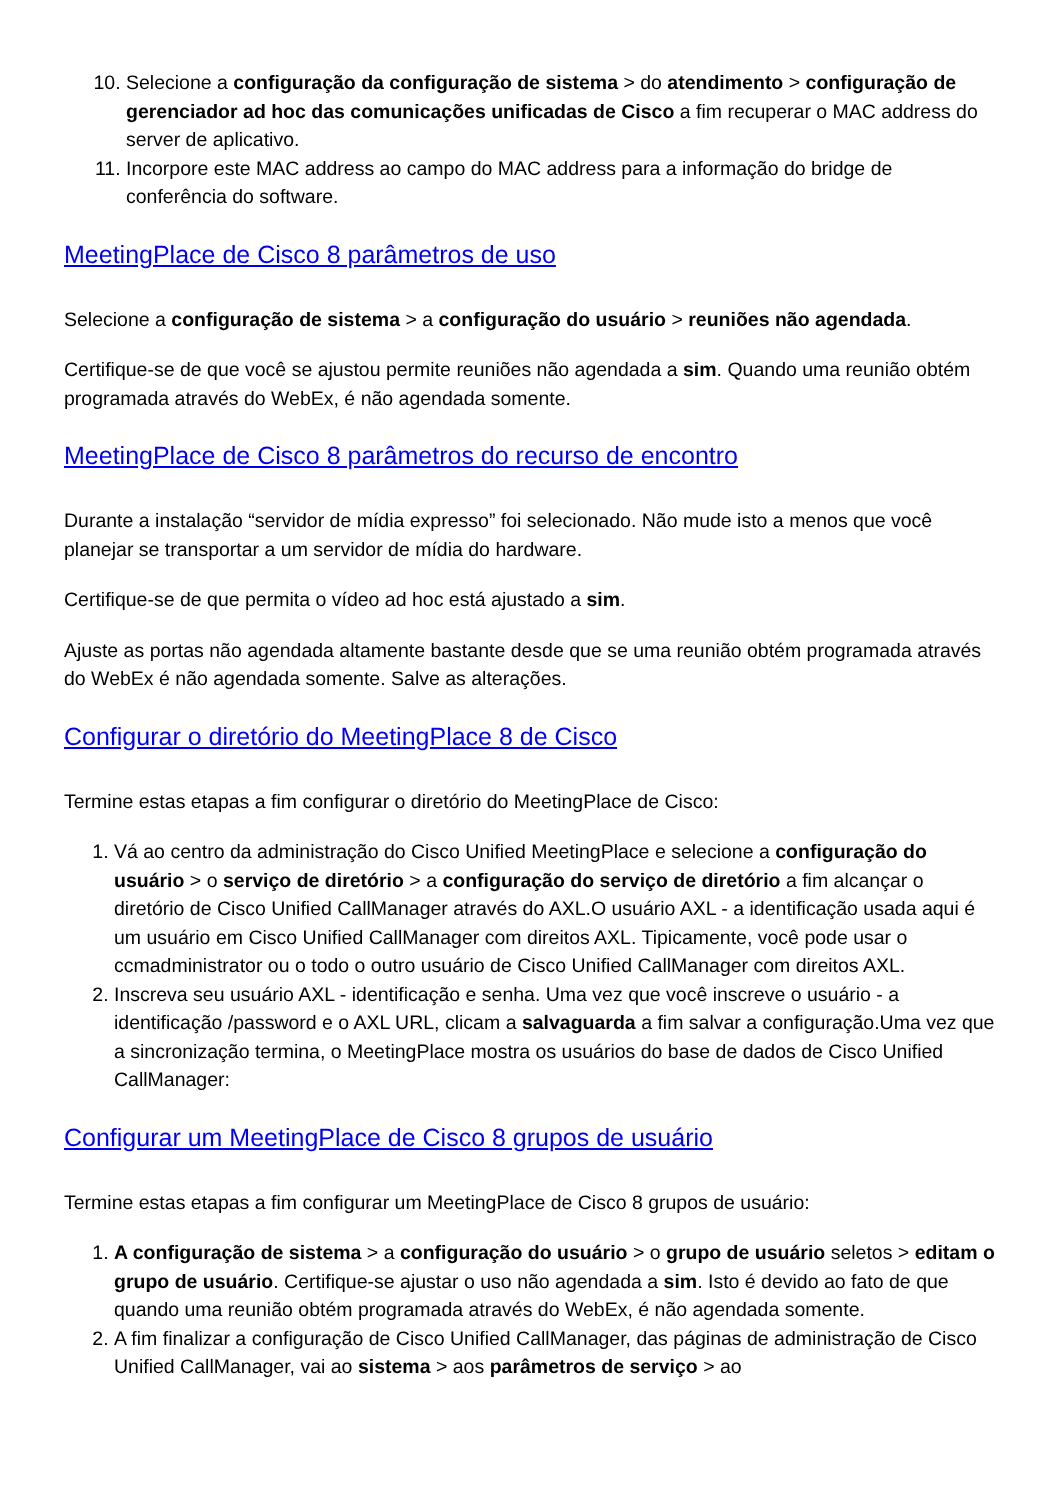10. Selecione a configuração da configuração de sistema > do atendimento > configuração de gerenciador ad hoc das comunicações unificadas de Cisco a fim recuperar o MAC address do server de aplicativo.
11. Incorpore este MAC address ao campo do MAC address para a informação do bridge de conferência do software.
MeetingPlace de Cisco 8 parâmetros de uso
Selecione a configuração de sistema > a configuração do usuário > reuniões não agendada.
Certifique-se de que você se ajustou permite reuniões não agendada a sim. Quando uma reunião obtém programada através do WebEx, é não agendada somente.
MeetingPlace de Cisco 8 parâmetros do recurso de encontro
Durante a instalação “servidor de mídia expresso” foi selecionado. Não mude isto a menos que você planejar se transportar a um servidor de mídia do hardware.
Certifique-se de que permita o vídeo ad hoc está ajustado a sim.
Ajuste as portas não agendada altamente bastante desde que se uma reunião obtém programada através do WebEx é não agendada somente. Salve as alterações.
Configurar o diretório do MeetingPlace 8 de Cisco
Termine estas etapas a fim configurar o diretório do MeetingPlace de Cisco:
1. Vá ao centro da administração do Cisco Unified MeetingPlace e selecione a configuração do usuário > o serviço de diretório > a configuração do serviço de diretório a fim alcançar o diretório de Cisco Unified CallManager através do AXL.O usuário AXL - a identificação usada aqui é um usuário em Cisco Unified CallManager com direitos AXL. Tipicamente, você pode usar o ccmadministrator ou o todo o outro usuário de Cisco Unified CallManager com direitos AXL.
2. Inscreva seu usuário AXL - identificação e senha. Uma vez que você inscreve o usuário - a identificação /password e o AXL URL, clicam a salvaguarda a fim salvar a configuração.Uma vez que a sincronização termina, o MeetingPlace mostra os usuários do base de dados de Cisco Unified CallManager:
Configurar um MeetingPlace de Cisco 8 grupos de usuário
Termine estas etapas a fim configurar um MeetingPlace de Cisco 8 grupos de usuário:
1. A configuração de sistema > a configuração do usuário > o grupo de usuário seletos > editam o grupo de usuário. Certifique-se ajustar o uso não agendada a sim. Isto é devido ao fato de que quando uma reunião obtém programada através do WebEx, é não agendada somente.
2. A fim finalizar a configuração de Cisco Unified CallManager, das páginas de administração de Cisco Unified CallManager, vai ao sistema > aos parâmetros de serviço > ao